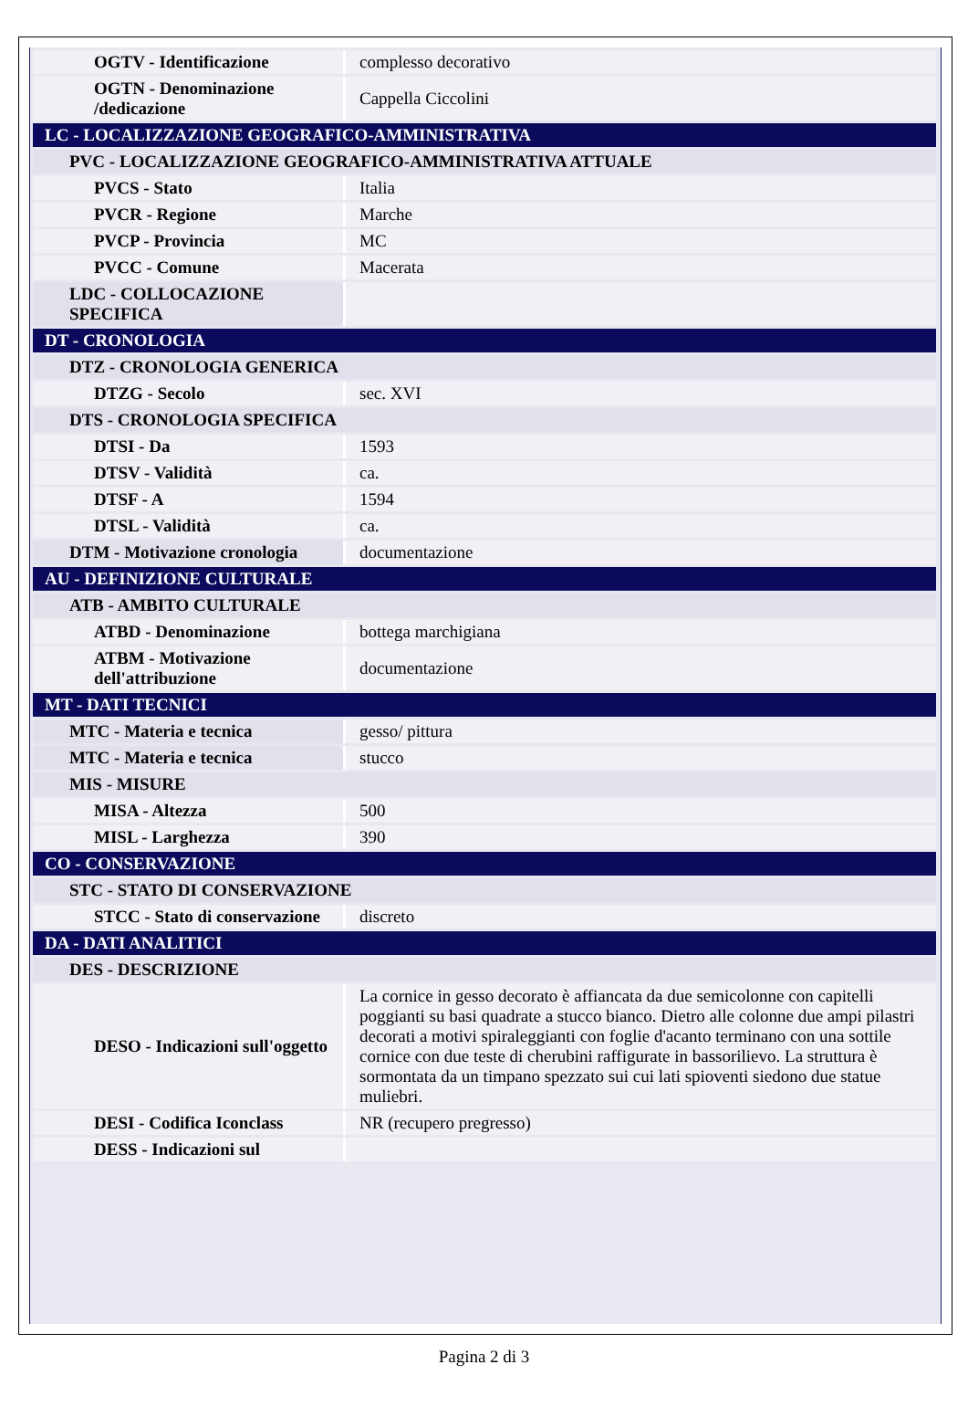| OGTV - Identificazione | complesso decorativo |
| OGTN - Denominazione /dedicazione | Cappella Ciccolini |
| LC - LOCALIZZAZIONE GEOGRAFICO-AMMINISTRATIVA | |
| PVC - LOCALIZZAZIONE GEOGRAFICO-AMMINISTRATIVA ATTUALE | |
| PVCS - Stato | Italia |
| PVCR - Regione | Marche |
| PVCP - Provincia | MC |
| PVCC - Comune | Macerata |
| LDC - COLLOCAZIONE SPECIFICA | |
| DT - CRONOLOGIA | |
| DTZ - CRONOLOGIA GENERICA | |
| DTZG - Secolo | sec. XVI |
| DTS - CRONOLOGIA SPECIFICA | |
| DTSI - Da | 1593 |
| DTSV - Validità | ca. |
| DTSF - A | 1594 |
| DTSL - Validità | ca. |
| DTM - Motivazione cronologia | documentazione |
| AU - DEFINIZIONE CULTURALE | |
| ATB - AMBITO CULTURALE | |
| ATBD - Denominazione | bottega marchigiana |
| ATBM - Motivazione dell'attribuzione | documentazione |
| MT - DATI TECNICI | |
| MTC - Materia e tecnica | gesso/ pittura |
| MTC - Materia e tecnica | stucco |
| MIS - MISURE | |
| MISA - Altezza | 500 |
| MISL - Larghezza | 390 |
| CO - CONSERVAZIONE | |
| STC - STATO DI CONSERVAZIONE | |
| STCC - Stato di conservazione | discreto |
| DA - DATI ANALITICI | |
| DES - DESCRIZIONE | |
| DESO - Indicazioni sull'oggetto | La cornice in gesso decorato è affiancata da due semicolonne con capitelli poggianti su basi quadrate a stucco bianco. Dietro alle colonne due ampi pilastri decorati a motivi spiraleggianti con foglie d'acanto terminano con una sottile cornice con due teste di cherubini raffigurate in bassorilievo. La struttura è sormontata da un timpano spezzato sui cui lati spioventi siedono due statue muliebri. |
| DESI - Codifica Iconclass | NR (recupero pregresso) |
| DESS - Indicazioni sul | |
Pagina 2 di 3